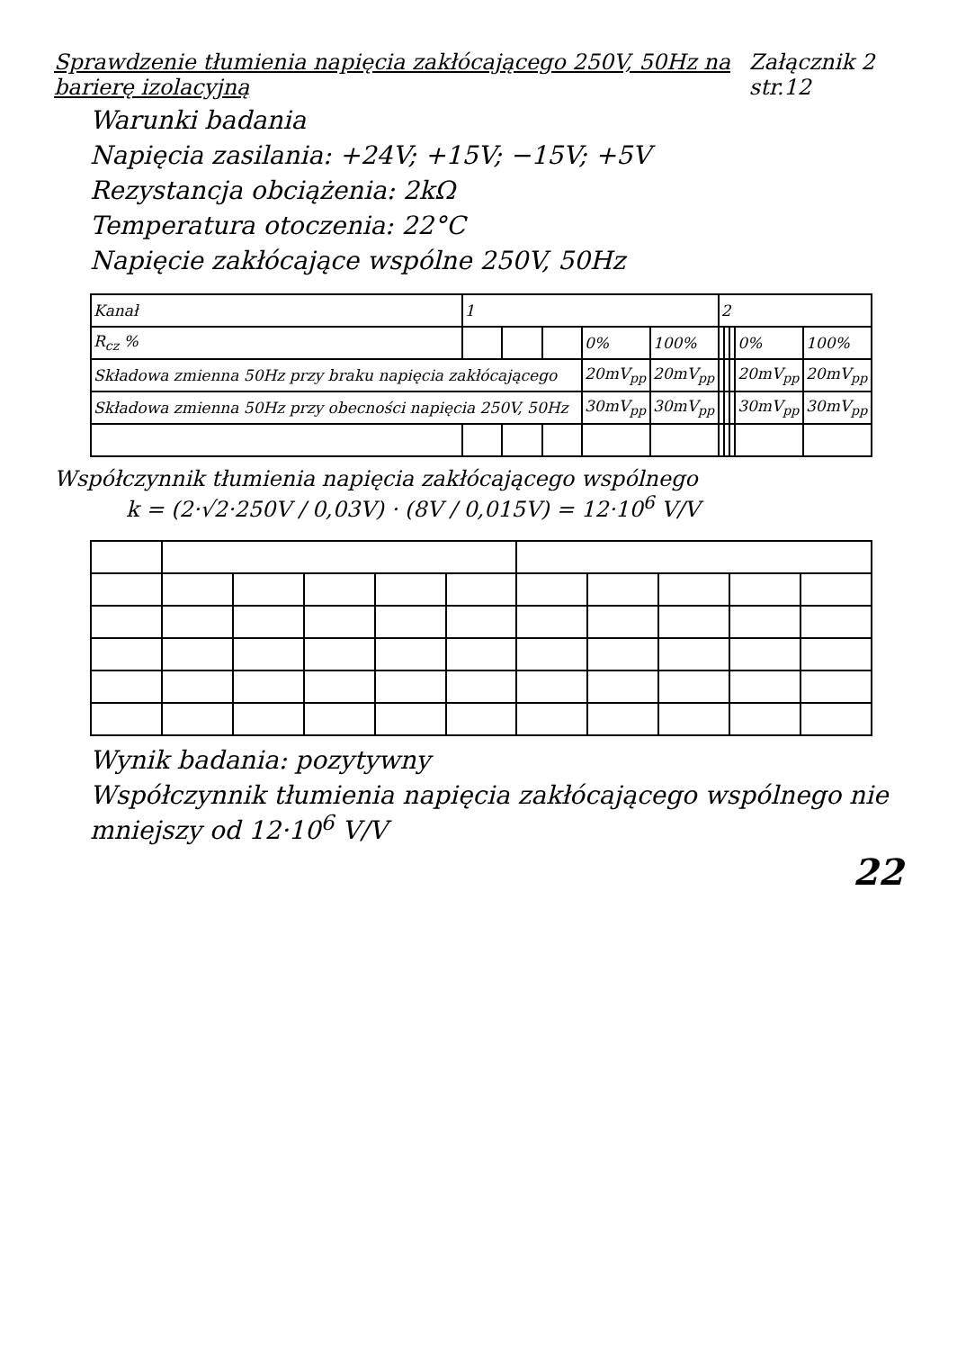Sprawdzenie tłumienia napięcia zakłócającego 250V, 50Hz na barierę izolacyjną
Załącznik 2 str.12
Warunki badania
Napięcia zasilania: +24V; +15V; −15V; +5V
Rezystancja obciążenia: 2kΩ
Temperatura otoczenia: 22°C
Napięcie zakłócające wspólne 250V, 50Hz
| Kanał | 1 | | | | | 2 | | | | |
| R<sub>cz</sub> % | | | | 0% | 100% | | | | 0% | 100% |
| Składowa zmienna 50Hz przy braku napięcia zakłócającego | | | | 20mV<sub>pp</sub> | 20mV<sub>pp</sub> | | | | 20mV<sub>pp</sub> | 20mV<sub>pp</sub> |
| Składowa zmienna 50Hz przy obecności napięcia 250V, 50Hz | | | | 30mV<sub>pp</sub> | 30mV<sub>pp</sub> | | | | 30mV<sub>pp</sub> | 30mV<sub>pp</sub> |
Współczynnik tłumienia napięcia zakłócającego wspólnego
k = (2·√2·250V / 0,03V) · (8V / 0,015V) = 12·10<sup>6</sup> V/V
Wynik badania: pozytywny
Współczynnik tłumienia napięcia zakłócającego wspólnego nie mniejszy od 12·10<sup>6</sup> V/V
22